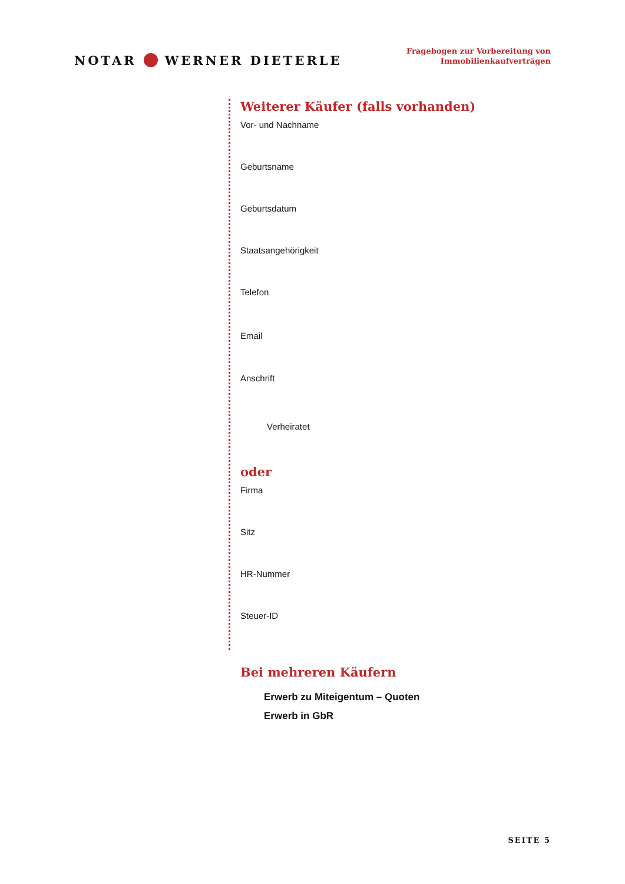NOTAR WERNER DIETERLE
Fragebogen zur Vorbereitung von
Immobilienkaufverträgen
Weiterer Käufer (falls vorhanden)
Vor- und Nachname
Geburtsname
Geburtsdatum
Staatsangehörigkeit
Telefon
Email
Anschrift
Verheiratet
oder
Firma
Sitz
HR-Nummer
Steuer-ID
Bei mehreren Käufern
Erwerb zu Miteigentum – Quoten
Erwerb in GbR
SEITE 5